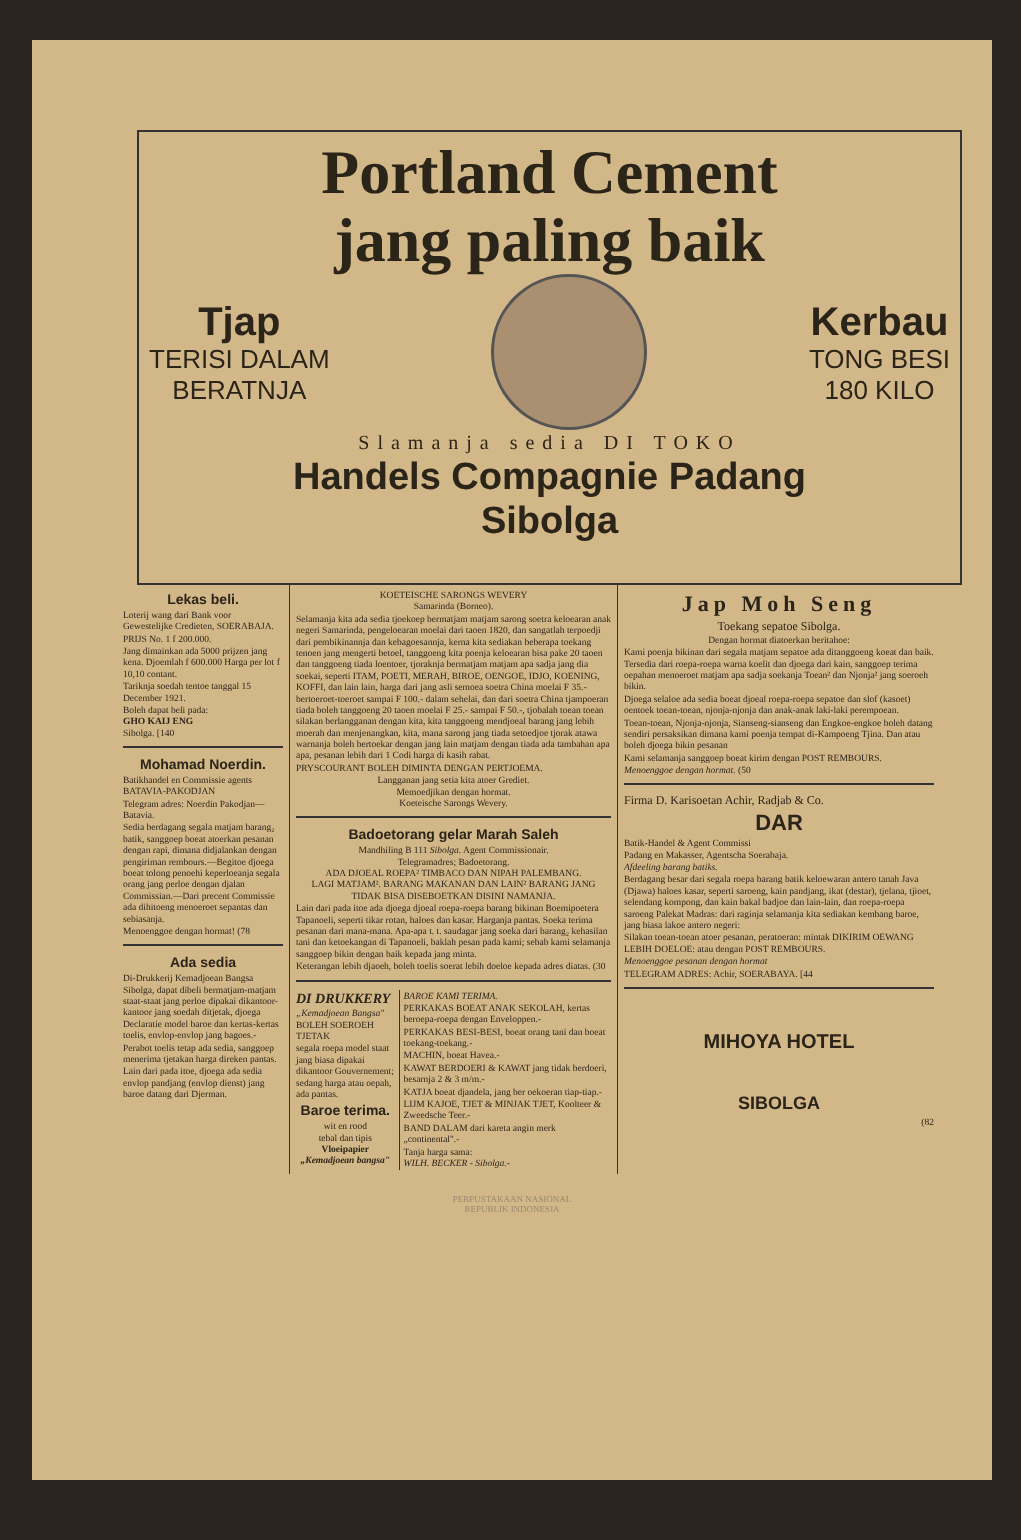Portland Cement
jang paling baik
Tjap
TERISI DALAM
BERATNJA
Kerbau
TONG BESI
180 KILO
Slamanja sedia DI TOKO
Handels Compagnie Padang
Sibolga
Lekas beli.
Loterij wang dari Bank voor Gewestelijke Credieten, SOERABAJA.
PRIJS No. 1 f 200.000.
Jang dimainkan ada 5000 prijzen jang kena. Djoemlah f 600.000 Harga per lot f 10,10 contant.
Tariknja soedah tentoe tanggal 15 December 1921.
Boleh dapat beli pada:
GHO KAIJ ENG
Sibolga. [140
Mohamad Noerdin.
Batikhandel en Commissie agents BATAVIA-PAKODJAN
Telegram adres: Noerdin Pakodjan—Batavia.
Sedia berdagang segala matjam barang₂ batik, sanggoep boeat atoerkan pesanan dengan rapi, dimana didjalankan dengan pengiriman rembours.—Begitoe djoega boeat tolong penoehi keperloeanja segala orang jang perloe dengan djalan Commissian.—Dari precent Commissie ada dihitoeng menoeroet sepantas dan sebiasanja.
Menoenggoe dengan hormat! (78
Ada sedia
Di-Drukkerij Kemadjoean Bangsa Sibolga, dapat dibeli bermatjam-matjam staat-staat jang perloe dipakai dikantoor-kantoor jang soedah ditjetak, djoega Declaratie model baroe dan kertas-kertas toelis, envlop-envlop jang bagoes.-
Perabot toelis tetap ada sedia, sanggoep menerima tjetakan harga direken pantas.
Lain dari pada itoe, djoega ada sedia envlop pandjang (envlop dienst) jang baroe datang dari Djerman.
KOETEISCHE SARONGS WEVERY
Samarinda (Borneo).
Selamanja kita ada sedia tjoekoep bermatjam matjam sarong soetra keloearan anak negeri Samarinda, pengeloearan moelai dari taoen 1820, dan sangatlah terpoedji dari pembikinannja dan kebagoesannja, kerna kita sediakan beberapa toekang tenoen jang mengerti betoel, tanggoeng kita poenja keloearan bisa pake 20 taoen dan tanggoeng tiada loentoer, tjoraknja bermatjam matjam apa sadja jang dia soekai, seperti ITAM, POETI, MERAH, BIROE, OENGOE, IDJO, KOENING, KOFFI, dan lain lain, harga dari jang asli semoea soetra China moelai F 35.- bertoeroet-toeroet sampai F 100.- dalam sehelai, dan dari soetra China tjampoeran tiada boleh tanggoeng 20 taoen moelai F 25.- sampai F 50.-, tjobalah toean toean silakan berlangganan dengan kita, kita tanggoeng mendjoeal barang jang lebih moerah dan menjenangkan, kita, mana sarong jang tiada setoedjoe tjorak atawa warnanja boleh bertoekar dengan jang lain matjam dengan tiada ada tambahan apa apa, pesanan lebih dari 1 Codi harga di kasih rabat.
PRYSCOURANT BOLEH DIMINTA DENGAN PERTJOEMA.
Langganan jang setia kita atoer Grediet.
Memoedjikan dengan hormat.
Koeteische Sarongs Wevery.
Badoetorang gelar Marah Saleh
Mandhiling B 111 Sibolga. Agent Commissionair.
Telegramadres; Badoetorang.
ADA DJOEAL ROEPA² TIMBACO DAN NIPAH PALEMBANG.
LAGI MATJAM². BARANG MAKANAN DAN LAIN² BARANG JANG TIDAK BISA DISEBOETKAN DISINI NAMANJA.
Lain dari pada itoe ada djoega djoeal roepa-roepa barang bikinan Boemipoetera Tapanoeli, seperti tikar rotan, haloes dan kasar. Harganja pantas. Soeka terima pesanan dari mana-mana. Apa-apa t. t. saudagar jang soeka dari barang₂ kehasilan tani dan ketoekangan di Tapanoeli, baklah pesan pada kami; sebab kami selamanja sanggoep bikin dengan baik kepada jang minta.
Keterangan lebih djaoeh, boleh toelis soerat lebih doeloe kepada adres diatas. (30
DI DRUKKERY
„Kemadjoean Bangsa"
BOLEH SOEROEH TJETAK
segala roepa model staat jang biasa dipakai dikantoor Gouvernement; sedang harga atau oepah, ada pantas.
Baroe terima.
wit en rood
tebal dan tipis
Vloeipapier
„Kemadjoean bangsa"
BAROE KAMI TERIMA.
PERKAKAS BOEAT ANAK SEKOLAH, kertas beroepa-roepa dengan Enveloppen.-
PERKAKAS BESI-BESI, boeat orang tani dan boeat toekang-toekang.-
MACHIN, boeat Havea.-
KAWAT BERDOERI & KAWAT jang tidak berdoeri, besarnja 2 & 3 m/m.-
KATJA boeat djandela, jang ber oekoeran tiap-tiap.-
LIJM KAJOE, TJET & MINJAK TJET, Koolteer & Zweedsche Teer.-
BAND DALAM dari kareta angin merk „continental".-
Tanja harga sama:
WILH. BECKER - Sibolga.-
Jap Moh Seng
Toekang sepatoe Sibolga.
Dengan hormat diatoerkan beritahoe:
Kami poenja bikinan dari segala matjam sepatoe ada ditanggoeng koeat dan baik. Tersedia dari roepa-roepa warna koelit dan djoega dari kain, sanggoep terima oepahan menoeroet matjam apa sadja soekanja Toean² dan Njonja² jang soeroeh bikin.
Djoega selaloe ada sedia boeat djoeal roepa-roepa sepatoe dan slof (kasoet) oentoek toean-toean, njonja-njonja dan anak-anak laki-laki perempoean.
Toean-toean, Njonja-njonja, Sianseng-sianseng dan Engkoe-engkoe boleh datang sendiri persaksikan dimana kami poenja tempat di-Kampoeng Tjina. Dan atau boleh djoega bikin pesanan
Kami selamanja sanggoep boeat kirim dengan POST REMBOURS.
Menoenggoe dengan hormat. (50
Firma D. Karisoetan Achir, Radjab & Co.
DAR
Batik-Handel & Agent Commissi
Padang en Makasser, Agentscha Soerabaja.
Afdeeling barang batiks.
Berdagang besar dari segala roepa barang batik keloewaran antero tanah Java (Djawa) haloes kasar, seperti saroeng, kain pandjang, ikat (destar), tjelana, tjioet, selendang kompong, dan kain bakal badjoe dan lain-lain, dan roepa-roepa saroeng Palekat Madras: dari raginja selamanja kita sediakan kembang baroe, jang biasa lakoe antero negeri:
Silakan toean-toean atoer pesanan, peratoeran: mintak DIKIRIM OEWANG LEBIH DOELOE: atau dengan POST REMBOURS.
Menoenggoe pesanan dengan hormat
TELEGRAM ADRES: Achir, SOERABAYA. [44
MIHOYA HOTEL
SIBOLGA
(82
PERPUSTAKAAN NASIONAL
REPUBLIK INDONESIA